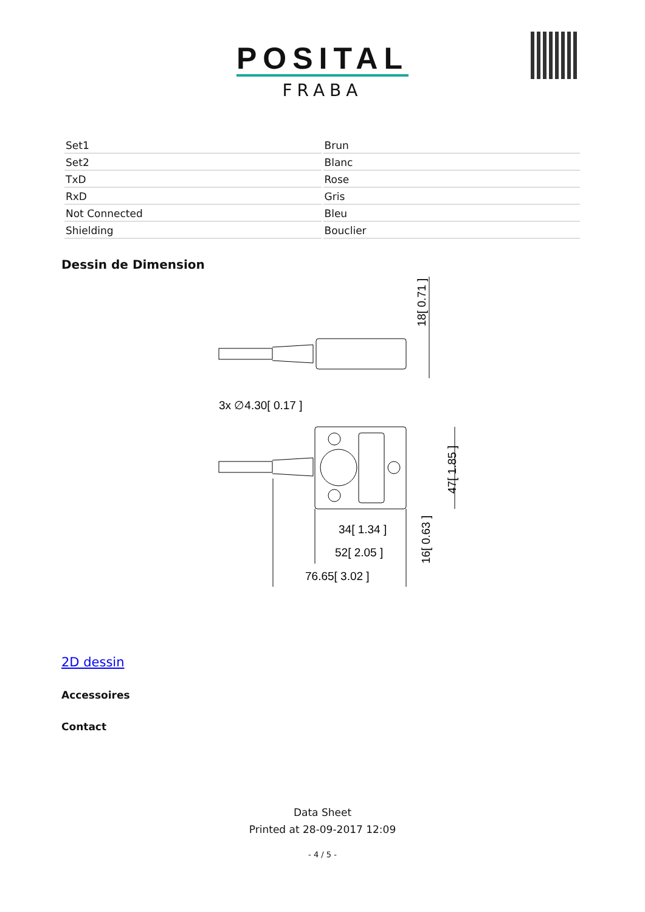POSITAL
FRABA
| Set1 | Brun |
| Set2 | Blanc |
| TxD | Rose |
| RxD | Gris |
| Not Connected | Bleu |
| Shielding | Bouclier |
Dessin de Dimension
3x ∅4.30[ 0.17 ]
34[ 1.34 ]
52[ 2.05 ]
76.65[ 3.02 ]
18[ 0.71 ]
47[ 1.85 ]
16[ 0.63 ]
2D dessin
Accessoires
Contact
Data Sheet
Printed at 28-09-2017 12:09
- 4 / 5 -